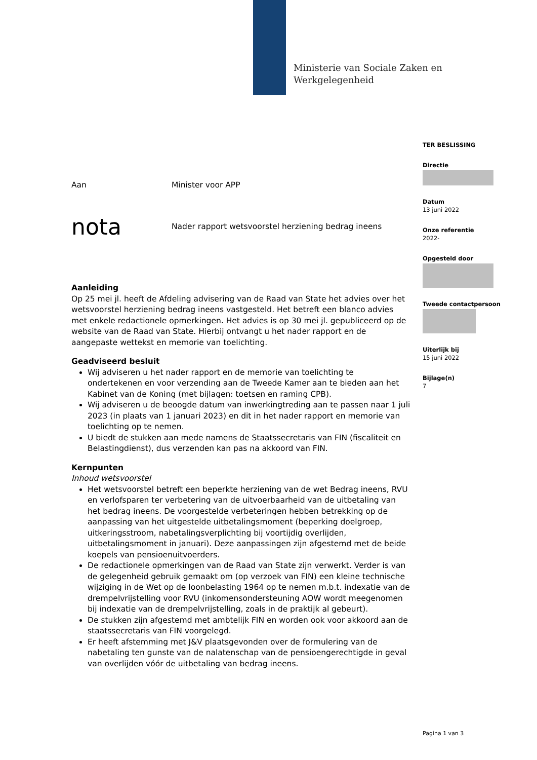Ministerie van Sociale Zaken en
Werkgelegenheid
TER BESLISSING
Directie
Datum
13 juni 2022
Onze referentie
2022-
Opgesteld door
Tweede contactpersoon
Uiterlijk bij
15 juni 2022
Bijlage(n)
7
Aan Minister voor APP
nota Nader rapport wetsvoorstel herziening bedrag ineens
Aanleiding
Op 25 mei jl. heeft de Afdeling advisering van de Raad van State het advies over het wetsvoorstel herziening bedrag ineens vastgesteld. Het betreft een blanco advies met enkele redactionele opmerkingen. Het advies is op 30 mei jl. gepubliceerd op de website van de Raad van State. Hierbij ontvangt u het nader rapport en de aangepaste wettekst en memorie van toelichting.
Geadviseerd besluit
Wij adviseren u het nader rapport en de memorie van toelichting te ondertekenen en voor verzending aan de Tweede Kamer aan te bieden aan het Kabinet van de Koning (met bijlagen: toetsen en raming CPB).
Wij adviseren u de beoogde datum van inwerkingtreding aan te passen naar 1 juli 2023 (in plaats van 1 januari 2023) en dit in het nader rapport en memorie van toelichting op te nemen.
U biedt de stukken aan mede namens de Staatssecretaris van FIN (fiscaliteit en Belastingdienst), dus verzenden kan pas na akkoord van FIN.
Kernpunten
Inhoud wetsvoorstel
Het wetsvoorstel betreft een beperkte herziening van de wet Bedrag ineens, RVU en verlofsparen ter verbetering van de uitvoerbaarheid van de uitbetaling van het bedrag ineens. De voorgestelde verbeteringen hebben betrekking op de aanpassing van het uitgestelde uitbetalingsmoment (beperking doelgroep, uitkeringsstroom, nabetalingsverplichting bij voortijdig overlijden, uitbetalingsmoment in januari). Deze aanpassingen zijn afgestemd met de beide koepels van pensioenuitvoerders.
De redactionele opmerkingen van de Raad van State zijn verwerkt. Verder is van de gelegenheid gebruik gemaakt om (op verzoek van FIN) een kleine technische wijziging in de Wet op de loonbelasting 1964 op te nemen m.b.t. indexatie van de drempelvrijstelling voor RVU (inkomensondersteuning AOW wordt meegenomen bij indexatie van de drempelvrijstelling, zoals in de praktijk al gebeurt).
De stukken zijn afgestemd met ambtelijk FIN en worden ook voor akkoord aan de staatssecretaris van FIN voorgelegd.
Er heeft afstemming met J&V plaatsgevonden over de formulering van de nabetaling ten gunste van de nalatenschap van de pensioengerechtigde in geval van overlijden vóór de uitbetaling van bedrag ineens.
Pagina 1 van 3